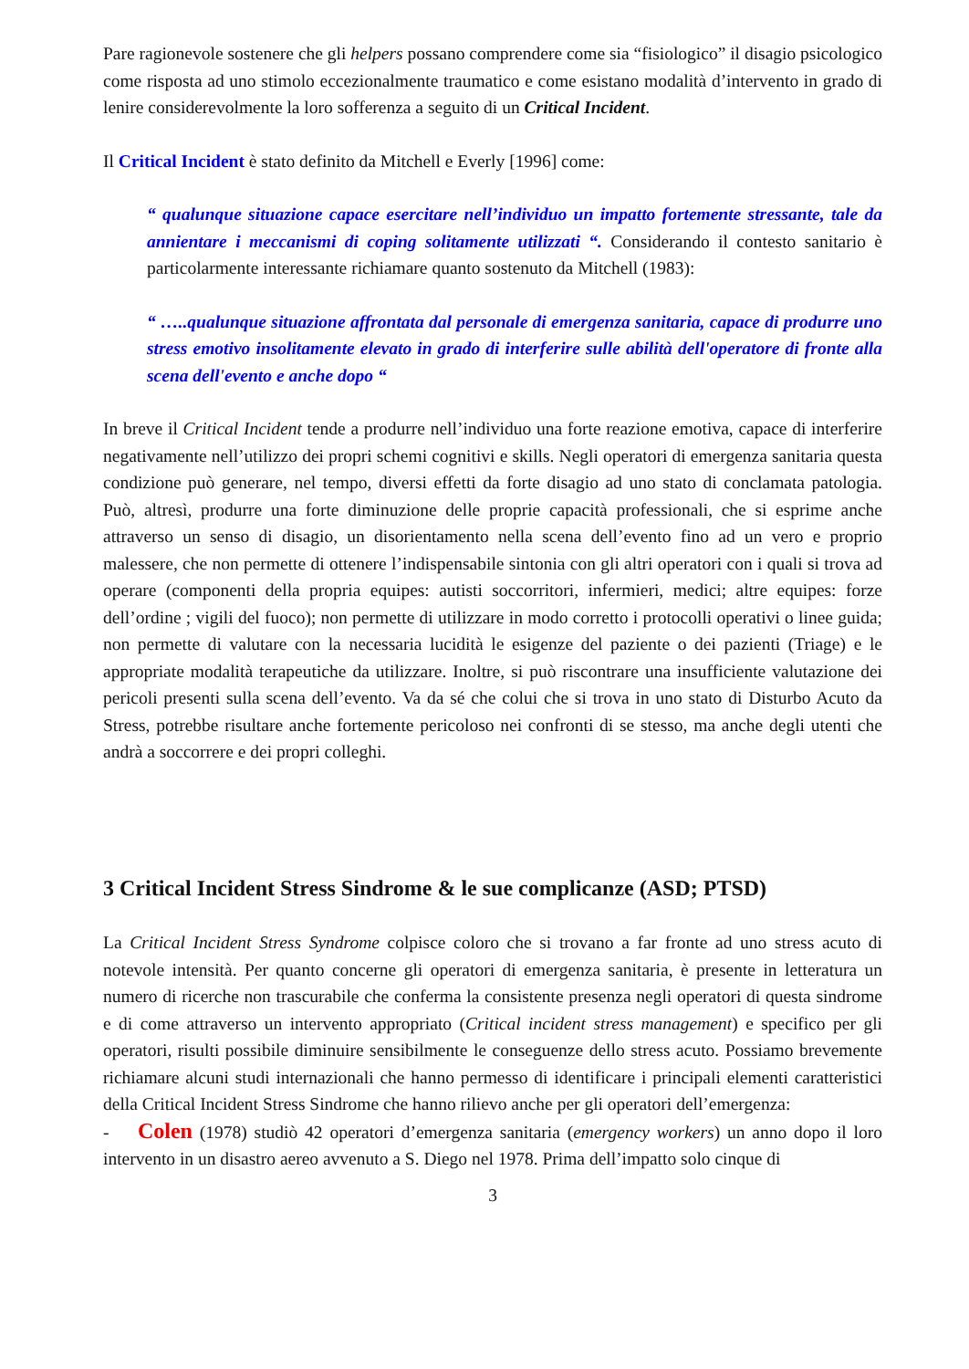Pare ragionevole sostenere che gli helpers possano comprendere come sia “fisiologico” il disagio psicologico come risposta ad uno stimolo eccezionalmente traumatico e come esistano modalità d’intervento in grado di lenire considerevolmente la loro sofferenza a seguito di un Critical Incident.
Il Critical Incident è stato definito da Mitchell e Everly [1996] come:
“ qualunque situazione capace esercitare nell’individuo un impatto fortemente stressante, tale da annientare i meccanismi di coping solitamente utilizzati “. Considerando il contesto sanitario è particolarmente interessante richiamare quanto sostenuto da Mitchell (1983):
“ …..qualunque situazione affrontata dal personale di emergenza sanitaria, capace di produrre uno stress emotivo insolitamente elevato in grado di interferire sulle abilità dell'operatore di fronte alla scena dell'evento e anche dopo “
In breve il Critical Incident tende a produrre nell’individuo una forte reazione emotiva, capace di interferire negativamente nell’utilizzo dei propri schemi cognitivi e skills. Negli operatori di emergenza sanitaria questa condizione può generare, nel tempo, diversi effetti da forte disagio ad uno stato di conclamata patologia. Può, altresì, produrre una forte diminuzione delle proprie capacità professionali, che si esprime anche attraverso un senso di disagio, un disorientamento nella scena dell’evento fino ad un vero e proprio malessere, che non permette di ottenere l’indispensabile sintonia con gli altri operatori con i quali si trova ad operare (componenti della propria equipes: autisti soccorritori, infermieri, medici; altre equipes: forze dell’ordine ; vigili del fuoco); non permette di utilizzare in modo corretto i protocolli operativi o linee guida; non permette di valutare con la necessaria lucidità le esigenze del paziente o dei pazienti (Triage) e le appropriate modalità terapeutiche da utilizzare. Inoltre, si può riscontrare una insufficiente valutazione dei pericoli presenti sulla scena dell’evento. Va da sé che colui che si trova in uno stato di Disturbo Acuto da Stress, potrebbe risultare anche fortemente pericoloso nei confronti di se stesso, ma anche degli utenti che andrà a soccorrere e dei propri colleghi.
3 Critical Incident Stress Sindrome & le sue complicanze (ASD; PTSD)
La Critical Incident Stress Syndrome colpisce coloro che si trovano a far fronte ad uno stress acuto di notevole intensità. Per quanto concerne gli operatori di emergenza sanitaria, è presente in letteratura un numero di ricerche non trascurabile che conferma la consistente presenza negli operatori di questa sindrome e di come attraverso un intervento appropriato (Critical incident stress management) e specifico per gli operatori, risulti possibile diminuire sensibilmente le conseguenze dello stress acuto. Possiamo brevemente richiamare alcuni studi internazionali che hanno permesso di identificare i principali elementi caratteristici della Critical Incident Stress Sindrome che hanno rilievo anche per gli operatori dell’emergenza:
- Colen (1978) studiò 42 operatori d’emergenza sanitaria (emergency workers) un anno dopo il loro intervento in un disastro aereo avvenuto a S. Diego nel 1978. Prima dell’impatto solo cinque di
3